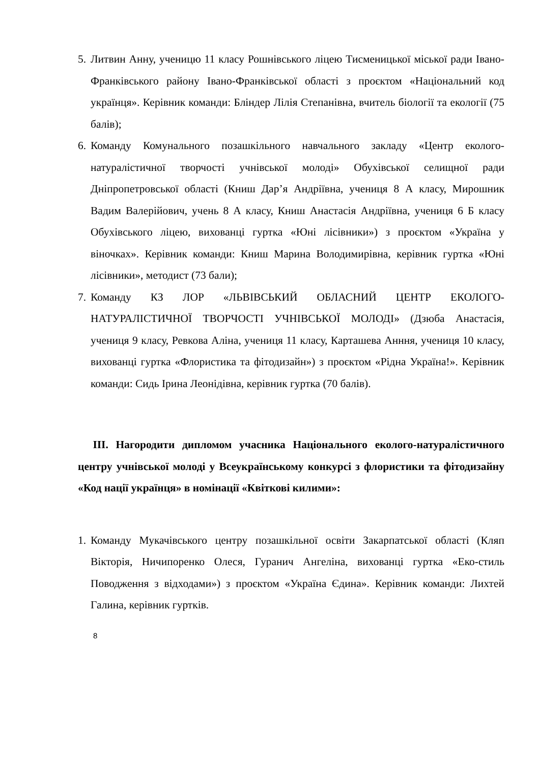5. Литвин Анну, ученицю 11 класу Рошнівського ліцею Тисменицької міської ради Івано-Франківського району Івано-Франківської області з проєктом «Національний код українця». Керівник команди: Бліндер Лілія Степанівна, вчитель біології та екології (75 балів);
6. Команду Комунального позашкільного навчального закладу «Центр еколого-натуралістичної творчості учнівської молоді» Обухівської селищної ради Дніпропетровської області (Книш Дар’я Андріївна, учениця 8 А класу, Мирошник Вадим Валерійович, учень 8 А класу, Книш Анастасія Андріївна, учениця 6 Б класу Обухівського ліцею, вихованці гуртка «Юні лісівники») з проєктом «Україна у віночках». Керівник команди: Книш Марина Володимирівна, керівник гуртка «Юні лісівники», методист (73 бали);
7. Команду КЗ ЛОР «ЛЬВІВСЬКИЙ ОБЛАСНИЙ ЦЕНТР ЕКОЛОГО-НАТУРАЛІСТИЧНОЇ ТВОРЧОСТІ УЧНІВСЬКОЇ МОЛОДІ» (Дзюба Анастасія, учениця 9 класу, Ревкова Аліна, учениця 11 класу, Карташева Анння, учениця 10 класу, вихованці гуртка «Флористика та фітодизайн») з проєктом «Рідна Україна!». Керівник команди: Сидь Ірина Леонідівна, керівник гуртка (70 балів).
ІІІ. Нагородити дипломом учасника Національного еколого-натуралістичного центру учнівської молоді у Всеукраїнському конкурсі з флористики та фітодизайну «Код нації українця» в номінації «Квіткові килими»:
1. Команду Мукачівського центру позашкільної освіти Закарпатської області (Кляп Вікторія, Ничипоренко Олеся, Гуранич Ангеліна, вихованці гуртка «Еко-стиль Поводження з відходами») з проєктом «Україна Єдина». Керівник команди: Лихтей Галина, керівник гуртків.
8